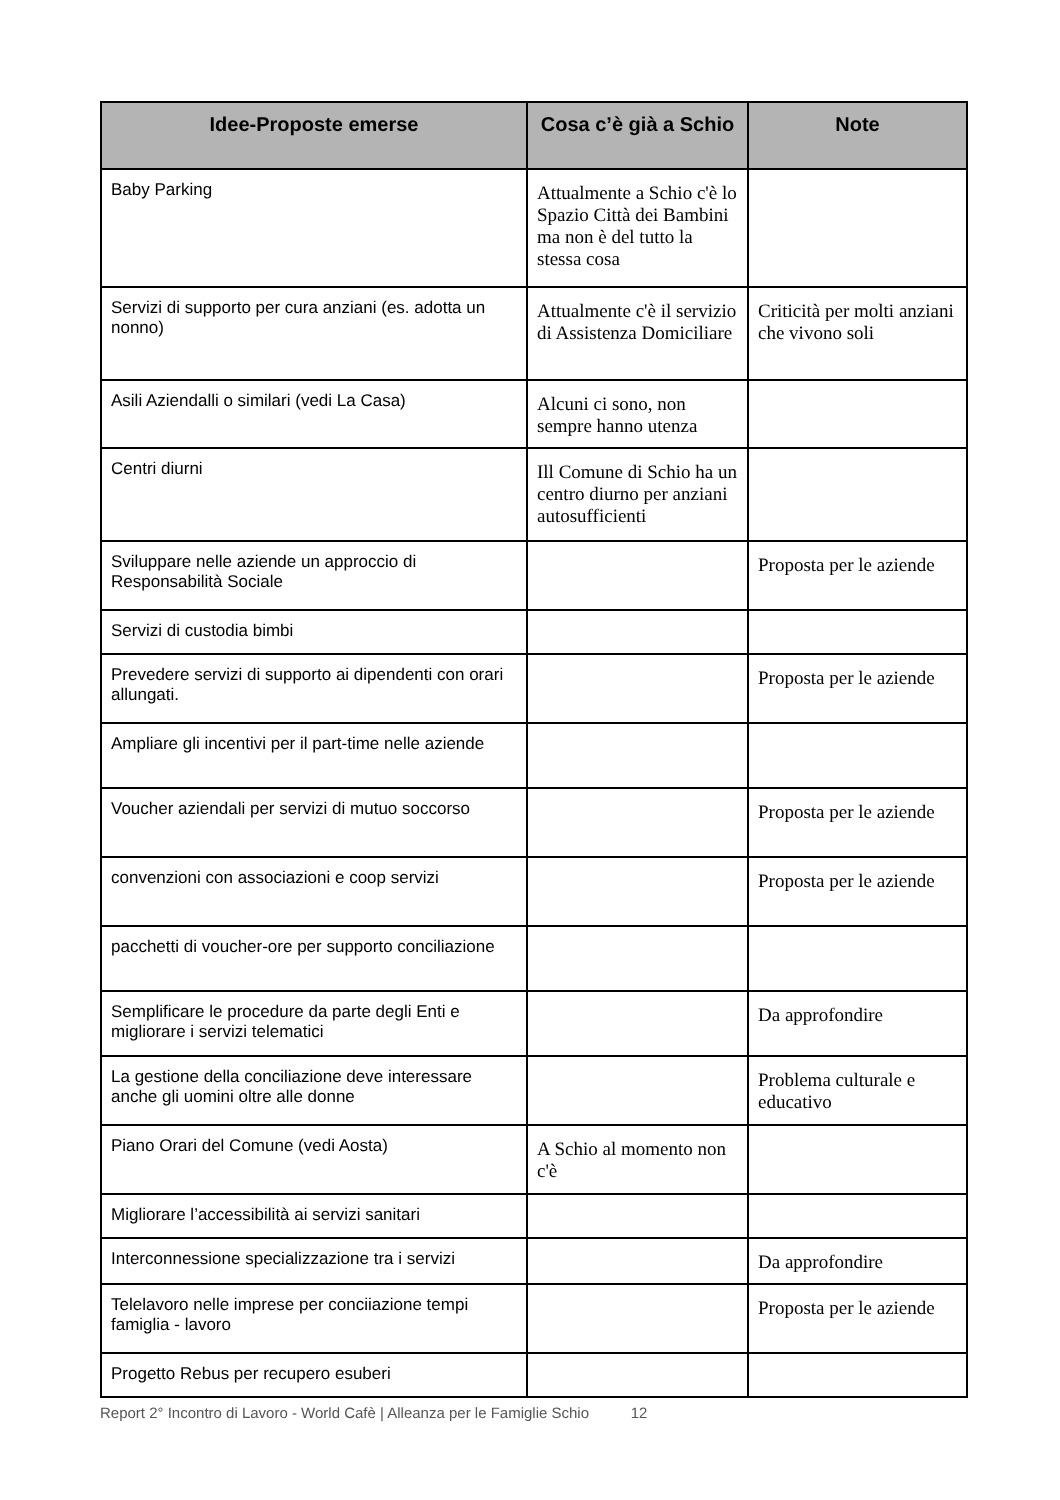| Idee-Proposte emerse | Cosa c’è già a Schio | Note |
| --- | --- | --- |
| Baby Parking | Attualmente a Schio c'è lo Spazio Città dei Bambini ma non è del tutto la stessa cosa | |
| Servizi di supporto per cura anziani (es. adotta un nonno) | Attualmente c'è il servizio di Assistenza Domiciliare | Criticità per molti anziani che vivono soli |
| Asili Aziendalli o similari (vedi La Casa) | Alcuni ci sono, non sempre hanno utenza | |
| Centri diurni | Ill Comune di Schio ha un centro diurno per anziani autosufficienti | |
| Sviluppare nelle aziende un approccio di Responsabilità Sociale | | Proposta per le aziende |
| Servizi di custodia bimbi | | |
| Prevedere servizi di supporto ai dipendenti con orari allungati. | | Proposta per le aziende |
| Ampliare gli incentivi per il part-time nelle aziende | | |
| Voucher aziendali per servizi di mutuo soccorso | | Proposta per le aziende |
| convenzioni con associazioni e coop servizi | | Proposta per le aziende |
| pacchetti di voucher-ore per supporto conciliazione | | |
| Semplificare le procedure da parte degli Enti e migliorare i servizi telematici | | Da approfondire |
| La gestione della conciliazione deve interessare anche gli uomini oltre alle donne | | Problema culturale e educativo |
| Piano Orari del Comune (vedi Aosta) | A Schio al momento non c'è | |
| Migliorare l’accessibilità ai servizi sanitari | | |
| Interconnessione specializzazione tra i servizi | | Da approfondire |
| Telelavoro nelle imprese per conciiazione tempi famiglia - lavoro | | Proposta per le aziende |
| Progetto Rebus per recupero esuberi | | |
Report 2° Incontro di Lavoro - World Cafè | Alleanza per le Famiglie Schio 12